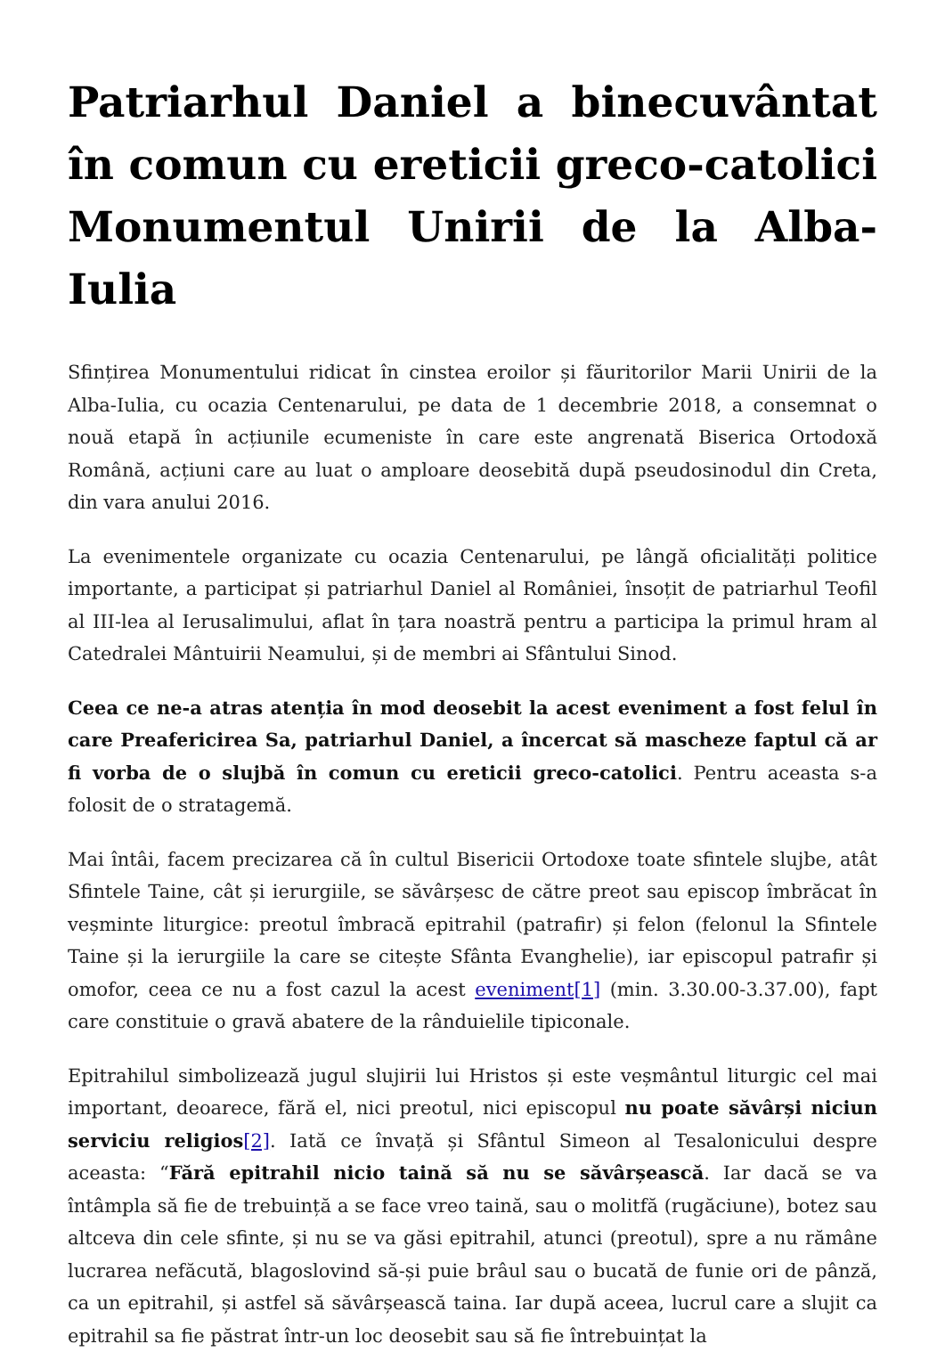Patriarhul Daniel a binecuvântat în comun cu ereticii greco-catolici Monumentul Unirii de la Alba-Iulia
Sfințirea Monumentului ridicat în cinstea eroilor și făuritorilor Marii Unirii de la Alba-Iulia, cu ocazia Centenarului, pe data de 1 decembrie 2018, a consemnat o nouă etapă în acțiunile ecumeniste în care este angrenată Biserica Ortodoxă Română, acțiuni care au luat o amploare deosebită după pseudosinodul din Creta, din vara anului 2016.
La evenimentele organizate cu ocazia Centenarului, pe lângă oficialități politice importante, a participat și patriarhul Daniel al României, însoțit de patriarhul Teofil al III-lea al Ierusalimului, aflat în țara noastră pentru a participa la primul hram al Catedralei Mântuirii Neamului, și de membri ai Sfântului Sinod.
Ceea ce ne-a atras atenția în mod deosebit la acest eveniment a fost felul în care Preafericirea Sa, patriarhul Daniel, a încercat să mascheze faptul că ar fi vorba de o slujbă în comun cu ereticii greco-catolici. Pentru aceasta s-a folosit de o stratagemă.
Mai întâi, facem precizarea că în cultul Bisericii Ortodoxe toate sfintele slujbe, atât Sfintele Taine, cât și ierurgiile, se săvârșesc de către preot sau episcop îmbrăcat în veșminte liturgice: preotul îmbracă epitrahil (patrafir) și felon (felonul la Sfintele Taine și la ierurgiile la care se citește Sfânta Evanghelie), iar episcopul patrafir și omofor, ceea ce nu a fost cazul la acest eveniment[1] (min. 3.30.00-3.37.00), fapt care constituie o gravă abatere de la rânduielile tipiconale.
Epitrahilul simbolizează jugul slujirii lui Hristos și este veșmântul liturgic cel mai important, deoarece, fără el, nici preotul, nici episcopul nu poate săvârși niciun serviciu religios[2]. Iată ce învață și Sfântul Simeon al Tesalonicului despre aceasta: “Fără epitrahil nicio taină să nu se săvârșească. Iar dacă se va întâmpla să fie de trebuință a se face vreo taină, sau o molitfă (rugăciune), botez sau altceva din cele sfinte, și nu se va găsi epitrahil, atunci (preotul), spre a nu rămâne lucrarea nefăcută, blagoslovind să-și puie brâul sau o bucată de funie ori de pânză, ca un epitrahil, și astfel să săvârșească taina. Iar după aceea, lucrul care a slujit ca epitrahil sa fie păstrat într-un loc deosebit sau să fie întrebuințat la